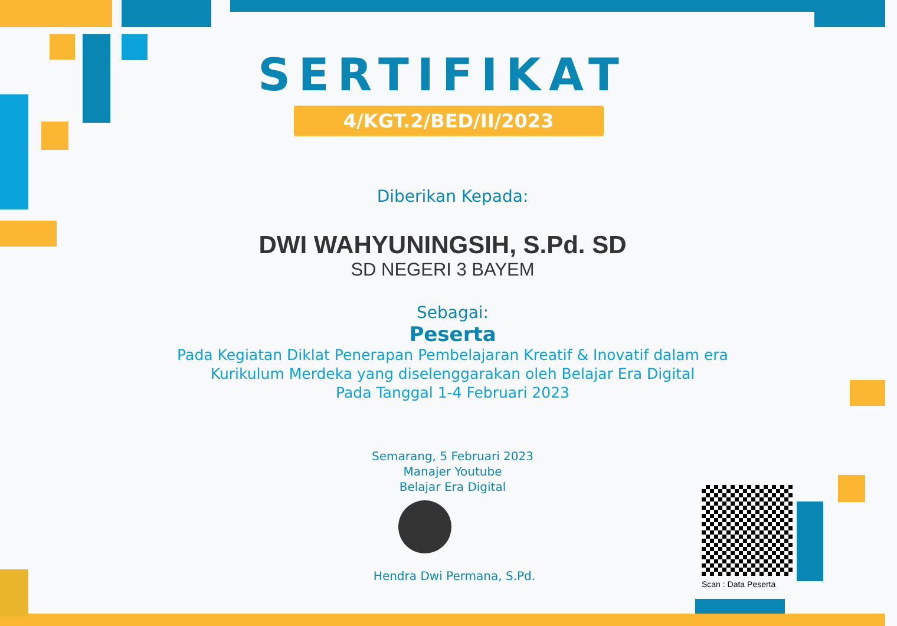SERTIFIKAT
4/KGT.2/BED/II/2023
Diberikan Kepada:
DWI WAHYUNINGSIH, S.Pd. SD
SD NEGERI 3 BAYEM
Sebagai:
Peserta
Pada Kegiatan Diklat Penerapan Pembelajaran Kreatif & Inovatif dalam era
Kurikulum Merdeka yang diselenggarakan oleh Belajar Era Digital
Pada Tanggal 1-4 Februari 2023
Semarang, 5 Februari 2023
Manajer Youtube
Belajar Era Digital
Hendra Dwi Permana, S.Pd.
Scan : Data Peserta